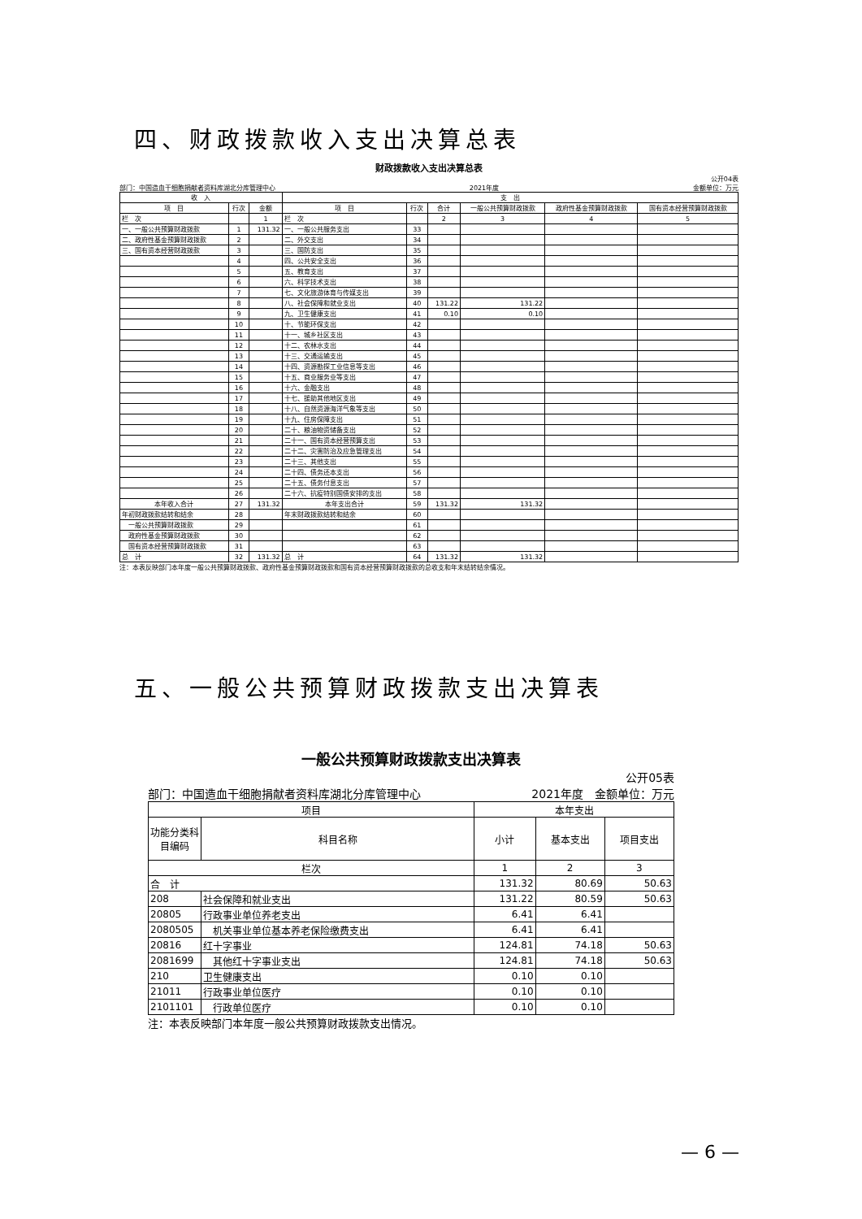四、财政拨款收入支出决算总表
财政拨款收入支出决算总表
公开04表
部门：中国造血干细胞捐献者资料库湖北分库管理中心 2021年度 金额单位：万元
| 收 入 | | | 支 出 | | | | | |
| --- | --- | --- | --- | --- | --- | --- | --- | --- |
| 项 目 | 行次 | 金额 | 项 目 | 行次 | 合计 | 一般公共预算财政拨款 | 政府性基金预算财政拨款 | 国有资本经营预算财政拨款 |
| 栏 次 | | 1 | 栏 次 | | 2 | 3 | 4 | 5 |
| 一、一般公共预算财政拨款 | 1 | 131.32 | 一、一般公共服务支出 | 33 | | | | |
| 二、政府性基金预算财政拨款 | 2 | | 二、外交支出 | 34 | | | | |
| 三、国有资本经营财政拨款 | 3 | | 三、国防支出 | 35 | | | | |
| | 4 | | 四、公共安全支出 | 36 | | | | |
| | 5 | | 五、教育支出 | 37 | | | | |
| | 6 | | 六、科学技术支出 | 38 | | | | |
| | 7 | | 七、文化旅游体育与传媒支出 | 39 | | | | |
| | 8 | | 八、社会保障和就业支出 | 40 | 131.22 | 131.22 | | |
| | 9 | | 九、卫生健康支出 | 41 | 0.10 | 0.10 | | |
| | 10 | | 十、节能环保支出 | 42 | | | | |
| | 11 | | 十一、城乡社区支出 | 43 | | | | |
| | 12 | | 十二、农林水支出 | 44 | | | | |
| | 13 | | 十三、交通运输支出 | 45 | | | | |
| | 14 | | 十四、资源勘探工业信息等支出 | 46 | | | | |
| | 15 | | 十五、商业服务业等支出 | 47 | | | | |
| | 16 | | 十六、金融支出 | 48 | | | | |
| | 17 | | 十七、援助其他地区支出 | 49 | | | | |
| | 18 | | 十八、自然资源海洋气象等支出 | 50 | | | | |
| | 19 | | 十九、住房保障支出 | 51 | | | | |
| | 20 | | 二十、粮油物资储备支出 | 52 | | | | |
| | 21 | | 二十一、国有资本经营预算支出 | 53 | | | | |
| | 22 | | 二十二、灾害防治及应急管理支出 | 54 | | | | |
| | 23 | | 二十三、其他支出 | 55 | | | | |
| | 24 | | 二十四、债务还本支出 | 56 | | | | |
| | 25 | | 二十五、债务付息支出 | 57 | | | | |
| | 26 | | 二十六、抗疫特别国债安排的支出 | 58 | | | | |
| 本年收入合计 | 27 | 131.32 | 本年支出合计 | 59 | 131.32 | 131.32 | | |
| 年初财政拨款结转和结余 | 28 | | 年末财政拨款结转和结余 | 60 | | | | |
| 一般公共预算财政拨款 | 29 | | | 61 | | | | |
| 政府性基金预算财政拨款 | 30 | | | 62 | | | | |
| 国有资本经营预算财政拨款 | 31 | | | 63 | | | | |
| 总 计 | 32 | 131.32 | 总 计 | 64 | 131.32 | 131.32 | | |
注：本表反映部门本年度一般公共预算财政拨款、政府性基金预算财政拨款和国有资本经营预算财政拨款的总收支和年末结转结余情况。
五、一般公共预算财政拨款支出决算表
一般公共预算财政拨款支出决算表
公开05表
部门：中国造血干细胞捐献者资料库湖北分库管理中心 2021年度　金额单位：万元
| 项目 | | 本年支出 | | |
| --- | --- | --- | --- | --- |
| 功能分类科目编码 | 科目名称 | 小计 | 基本支出 | 项目支出 |
| 栏次 | | 1 | 2 | 3 |
| 合 计 | | 131.32 | 80.69 | 50.63 |
| 208 | 社会保障和就业支出 | 131.22 | 80.59 | 50.63 |
| 20805 | 行政事业单位养老支出 | 6.41 | 6.41 | |
| 2080505 | 机关事业单位基本养老保险缴费支出 | 6.41 | 6.41 | |
| 20816 | 红十字事业 | 124.81 | 74.18 | 50.63 |
| 2081699 | 其他红十字事业支出 | 124.81 | 74.18 | 50.63 |
| 210 | 卫生健康支出 | 0.10 | 0.10 | |
| 21011 | 行政事业单位医疗 | 0.10 | 0.10 | |
| 2101101 | 行政单位医疗 | 0.10 | 0.10 | |
注：本表反映部门本年度一般公共预算财政拨款支出情况。
— 6 —